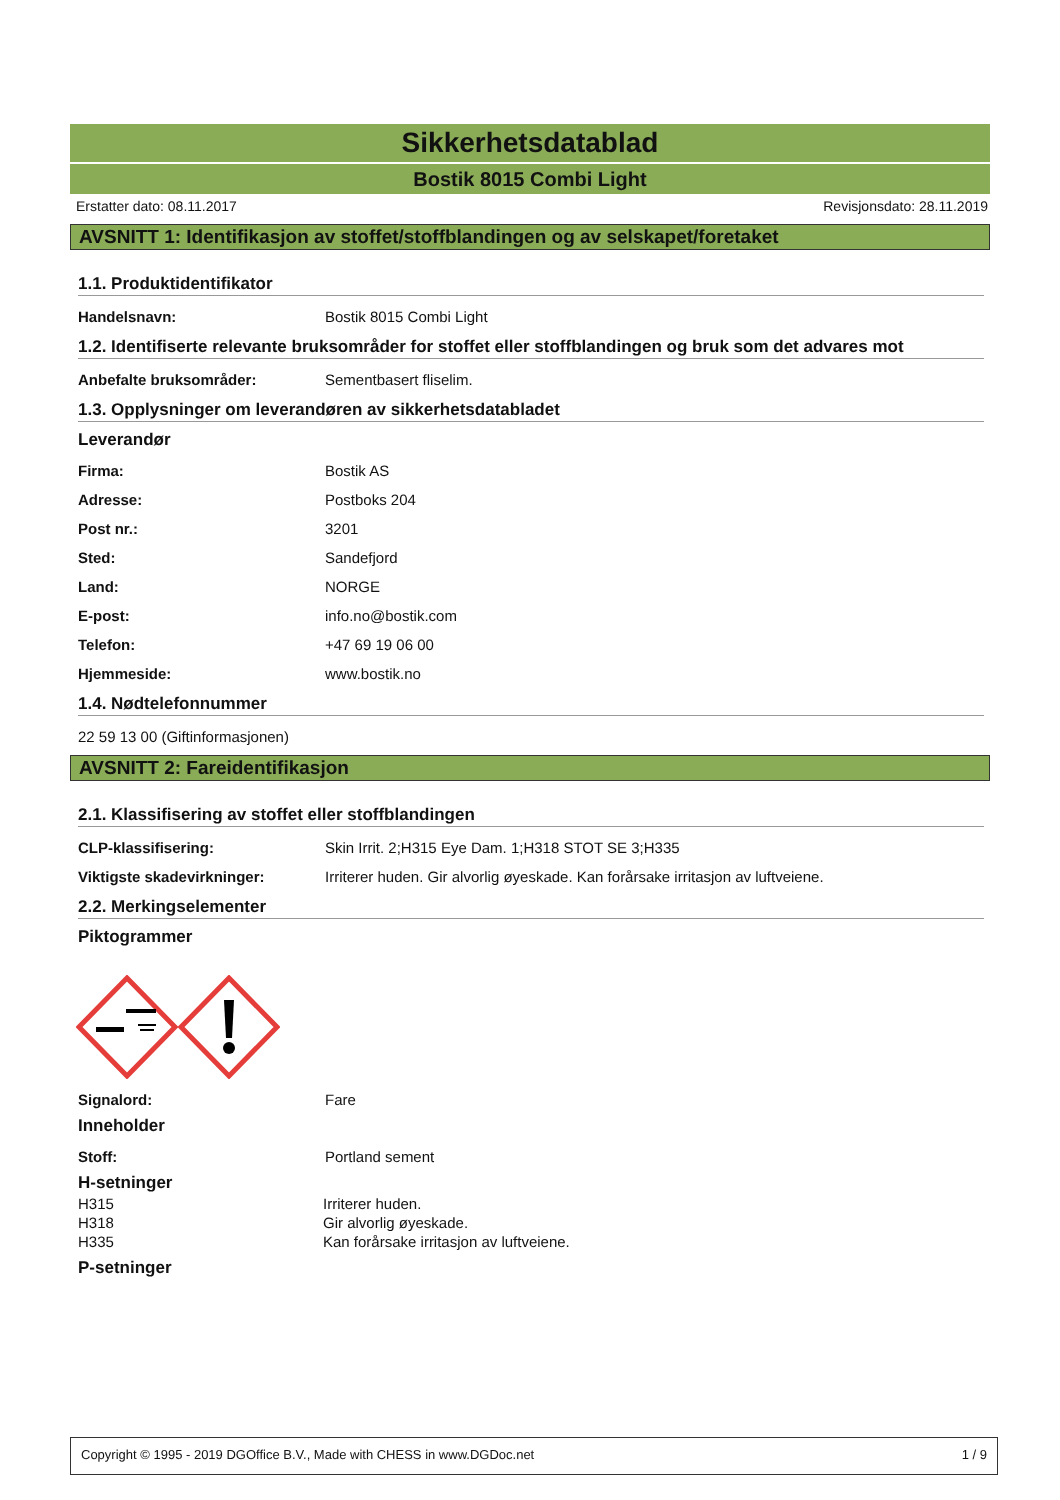Sikkerhetsdatablad
Bostik 8015 Combi Light
Erstatter dato: 08.11.2017 Revisjonsdato: 28.11.2019
AVSNITT 1: Identifikasjon av stoffet/stoffblandingen og av selskapet/foretaket
1.1. Produktidentifikator
Handelsnavn: Bostik 8015 Combi Light
1.2. Identifiserte relevante bruksområder for stoffet eller stoffblandingen og bruk som det advares mot
Anbefalte bruksområder: Sementbasert fliselim.
1.3. Opplysninger om leverandøren av sikkerhetsdatabladet
Leverandør
Firma: Bostik AS
Adresse: Postboks 204
Post nr.: 3201
Sted: Sandefjord
Land: NORGE
E-post: info.no@bostik.com
Telefon: +47 69 19 06 00
Hjemmeside: www.bostik.no
1.4. Nødtelefonnummer
22 59 13 00 (Giftinformasjonen)
AVSNITT 2: Fareidentifikasjon
2.1. Klassifisering av stoffet eller stoffblandingen
CLP-klassifisering: Skin Irrit. 2;H315 Eye Dam. 1;H318 STOT SE 3;H335
Viktigste skadevirkninger: Irriterer huden. Gir alvorlig øyeskade. Kan forårsake irritasjon av luftveiene.
2.2. Merkingselementer
Piktogrammer
Signalord: Fare
Inneholder
Stoff: Portland sement
H-setninger
H315 Irriterer huden.
H318 Gir alvorlig øyeskade.
H335 Kan forårsake irritasjon av luftveiene.
P-setninger
Copyright © 1995 - 2019 DGOffice B.V., Made with CHESS in www.DGDoc.net 1 / 9